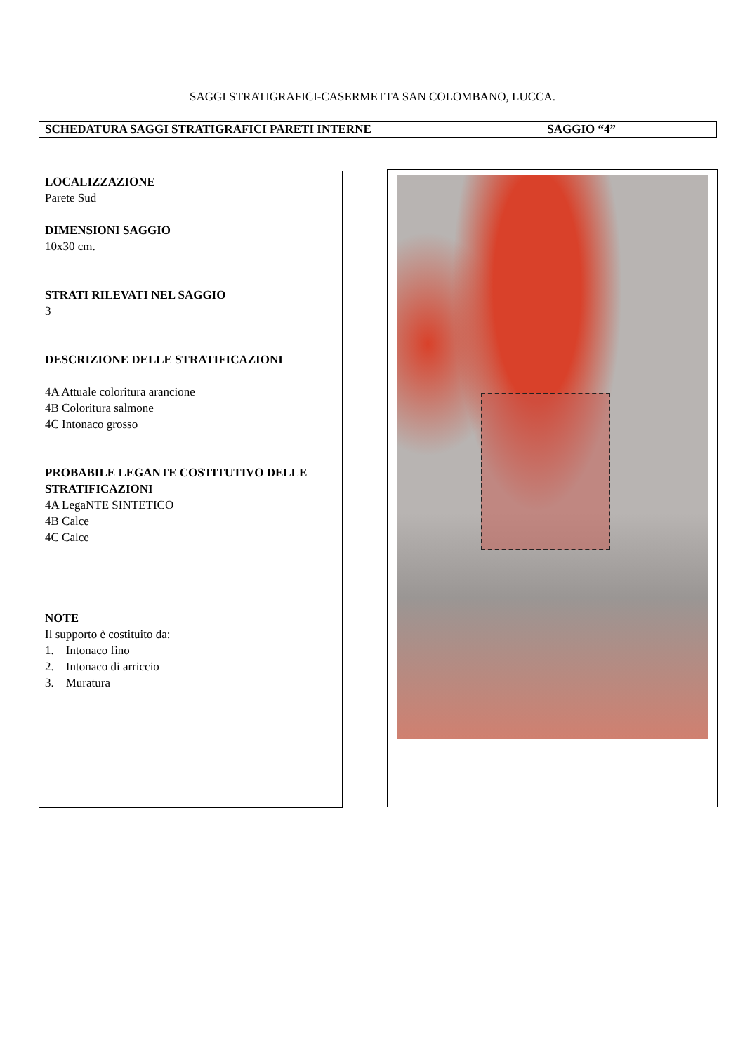SAGGI STRATIGRAFICI-CASERMETTA SAN COLOMBANO, LUCCA.
SCHEDATURA SAGGI STRATIGRAFICI PARETI INTERNE SAGGIO “4”
LOCALIZZAZIONE
Parete Sud
DIMENSIONI SAGGIO
10x30 cm.
STRATI RILEVATI NEL SAGGIO
3
DESCRIZIONE DELLE STRATIFICAZIONI
4A Attuale coloritura arancione
4B Coloritura salmone
4C Intonaco grosso
PROBABILE LEGANTE COSTITUTIVO DELLE STRATIFICAZIONI
4A LegaNTE SINTETICO
4B Calce
4C Calce
NOTE
Il supporto è costituito da:
1. Intonaco fino
2. Intonaco di arriccio
3. Muratura